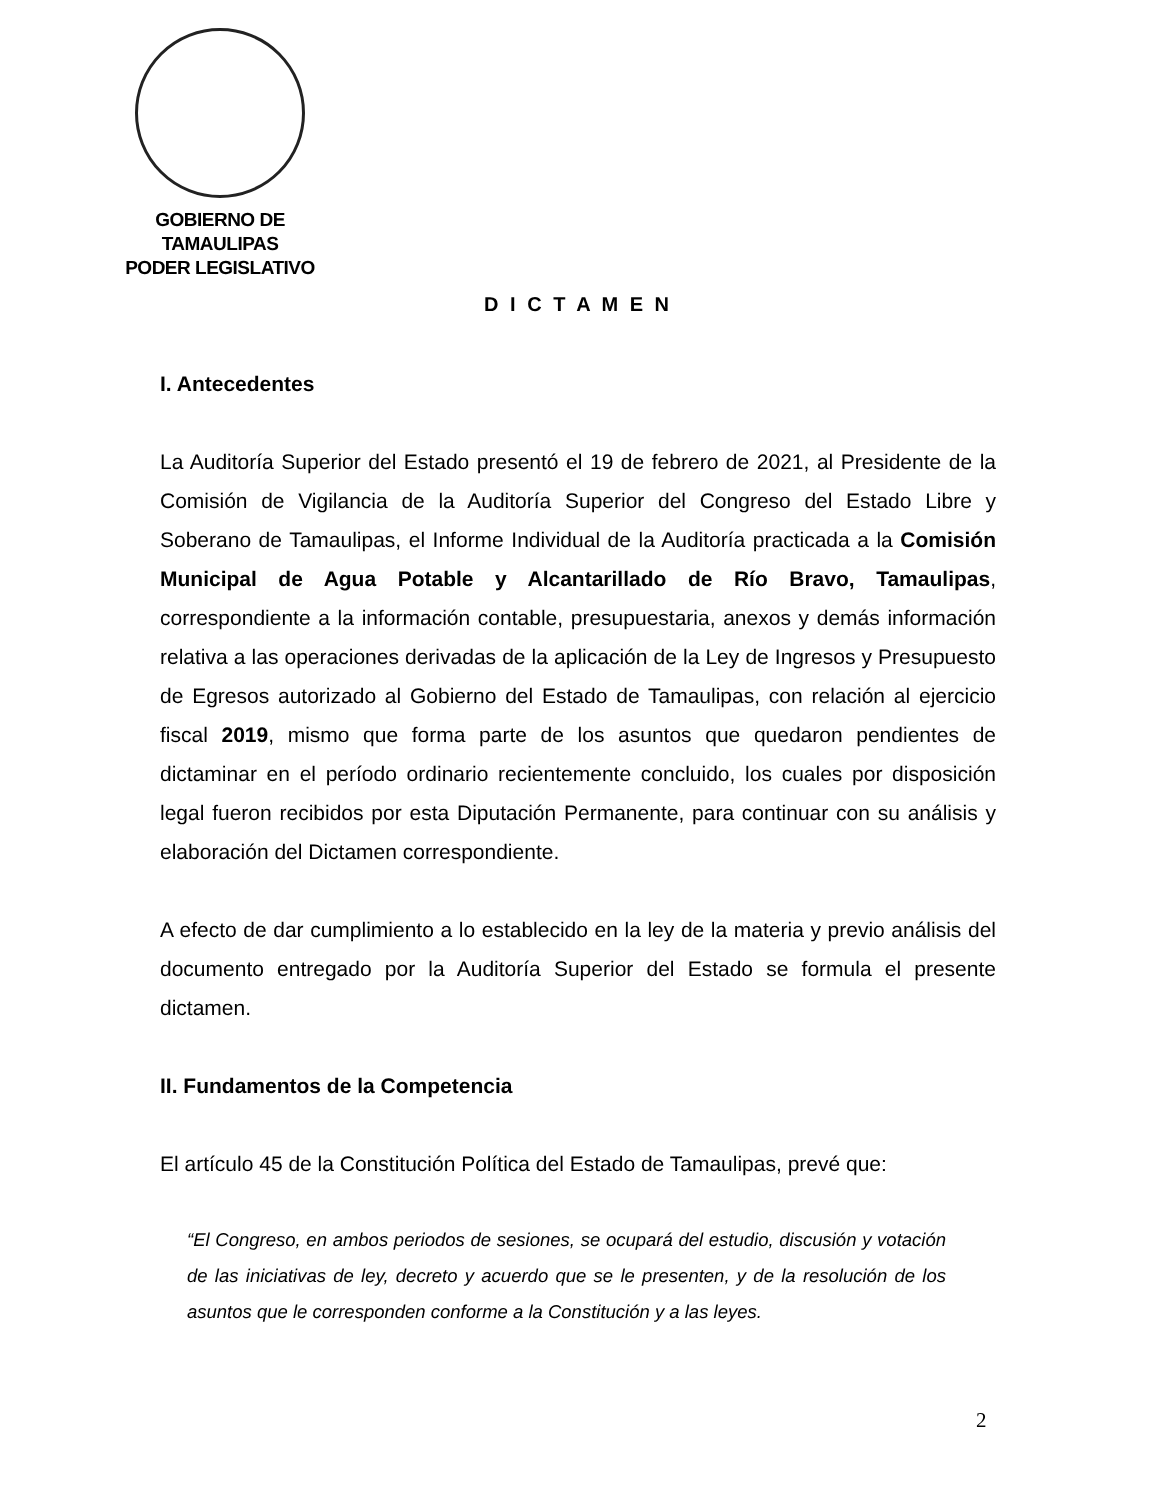GOBIERNO DE TAMAULIPAS
PODER LEGISLATIVO
D I C T A M E N
I. Antecedentes
La Auditoría Superior del Estado presentó el 19 de febrero de 2021, al Presidente de la Comisión de Vigilancia de la Auditoría Superior del Congreso del Estado Libre y Soberano de Tamaulipas, el Informe Individual de la Auditoría practicada a la Comisión Municipal de Agua Potable y Alcantarillado de Río Bravo, Tamaulipas, correspondiente a la información contable, presupuestaria, anexos y demás información relativa a las operaciones derivadas de la aplicación de la Ley de Ingresos y Presupuesto de Egresos autorizado al Gobierno del Estado de Tamaulipas, con relación al ejercicio fiscal 2019, mismo que forma parte de los asuntos que quedaron pendientes de dictaminar en el período ordinario recientemente concluido, los cuales por disposición legal fueron recibidos por esta Diputación Permanente, para continuar con su análisis y elaboración del Dictamen correspondiente.
A efecto de dar cumplimiento a lo establecido en la ley de la materia y previo análisis del documento entregado por la Auditoría Superior del Estado se formula el presente dictamen.
II. Fundamentos de la Competencia
El artículo 45 de la Constitución Política del Estado de Tamaulipas, prevé que:
“El Congreso, en ambos periodos de sesiones, se ocupará del estudio, discusión y votación de las iniciativas de ley, decreto y acuerdo que se le presenten, y de la resolución de los asuntos que le corresponden conforme a la Constitución y a las leyes.
2